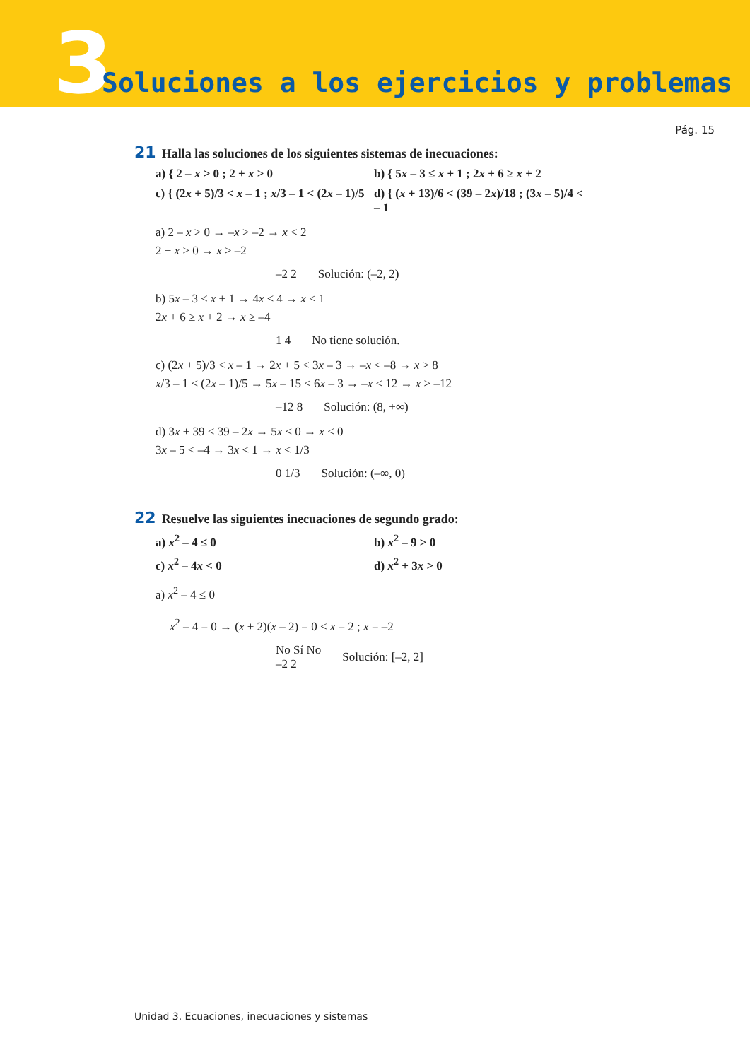3
Soluciones a los ejercicios y problemas
Pág. 15
21 Halla las soluciones de los siguientes sistemas de inecuaciones:
a) { 2 – x > 0 ; 2 + x > 0
b) { 5x – 3 ≤ x + 1 ; 2x + 6 ≥ x + 2
c) { (2x + 5)/3 < x – 1 ; x/3 – 1 < (2x – 1)/5
d) { (x + 13)/6 < (39 – 2x)/18 ; (3x – 5)/4 < – 1
a) 2 – x > 0 → –x > –2 → x < 2
2 + x > 0 → x > –2
–2 2 Solución: (–2, 2)
b) 5x – 3 ≤ x + 1 → 4x ≤ 4 → x ≤ 1
2x + 6 ≥ x + 2 → x ≥ –4
1 4 No tiene solución.
c) (2x + 5)/3 < x – 1 → 2x + 5 < 3x – 3 → –x < –8 → x > 8
x/3 – 1 < (2x – 1)/5 → 5x – 15 < 6x – 3 → –x < 12 → x > –12
–12 8 Solución: (8, +∞)
d) 3x + 39 < 39 – 2x → 5x < 0 → x < 0
3x – 5 < –4 → 3x < 1 → x < 1/3
0 1/3 Solución: (–∞, 0)
22 Resuelve las siguientes inecuaciones de segundo grado:
a) x<sup>2</sup> – 4 ≤ 0
b) x<sup>2</sup> – 9 > 0
c) x<sup>2</sup> – 4x < 0
d) x<sup>2</sup> + 3x > 0
a) x<sup>2</sup> – 4 ≤ 0
x<sup>2</sup> – 4 = 0 → (x + 2)(x – 2) = 0 < x = 2 ; x = –2
No Sí No
–2 2 Solución: [–2, 2]
Unidad 3. Ecuaciones, inecuaciones y sistemas